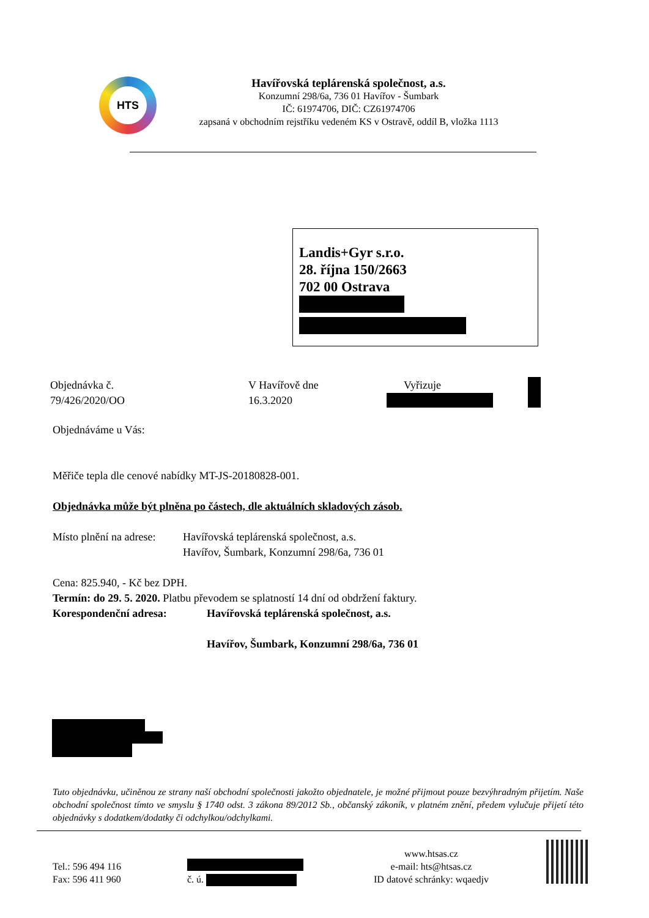HTS
Havířovská teplárenská společnost, a.s.
Konzumní 298/6a, 736 01 Havířov - Šumbark
IČ: 61974706, DIČ: CZ61974706
zapsaná v obchodním rejstříku vedeném KS v Ostravě, oddíl B, vložka 1113
Landis+Gyr s.r.o.
28. října 150/2663
702 00 Ostrava
Objednávka č.
79/426/2020/OO
V Havířově dne
16.3.2020
Vyřizuje
Objednáváme u Vás:
Měřiče tepla dle cenové nabídky MT-JS-20180828-001.
Objednávka může být plněna po částech, dle aktuálních skladových zásob.
Místo plnění na adrese:
Havířovská teplárenská společnost, a.s.
Havířov, Šumbark, Konzumní 298/6a, 736 01
Cena: 825.940, - Kč bez DPH.
Termín: do 29. 5. 2020. Platbu převodem se splatností 14 dní od obdržení faktury.
Korespondenční adresa: Havířovská teplárenská společnost, a.s.
Havířov, Šumbark, Konzumní 298/6a, 736 01
Tuto objednávku, učiněnou ze strany naší obchodní společnosti jakožto objednatele, je možné přijmout pouze bezvýhradným přijetím. Naše obchodní společnost tímto ve smyslu § 1740 odst. 3 zákona 89/2012 Sb., občanský zákoník, v platném znění, předem vylučuje přijetí této objednávky s dodatkem/dodatky či odchylkou/odchylkami.
Tel.: 596 494 116
Fax: 596 411 960
č. ú.
www.htsas.cz
e-mail: hts@htsas.cz
ID datové schránky: wqaedjv